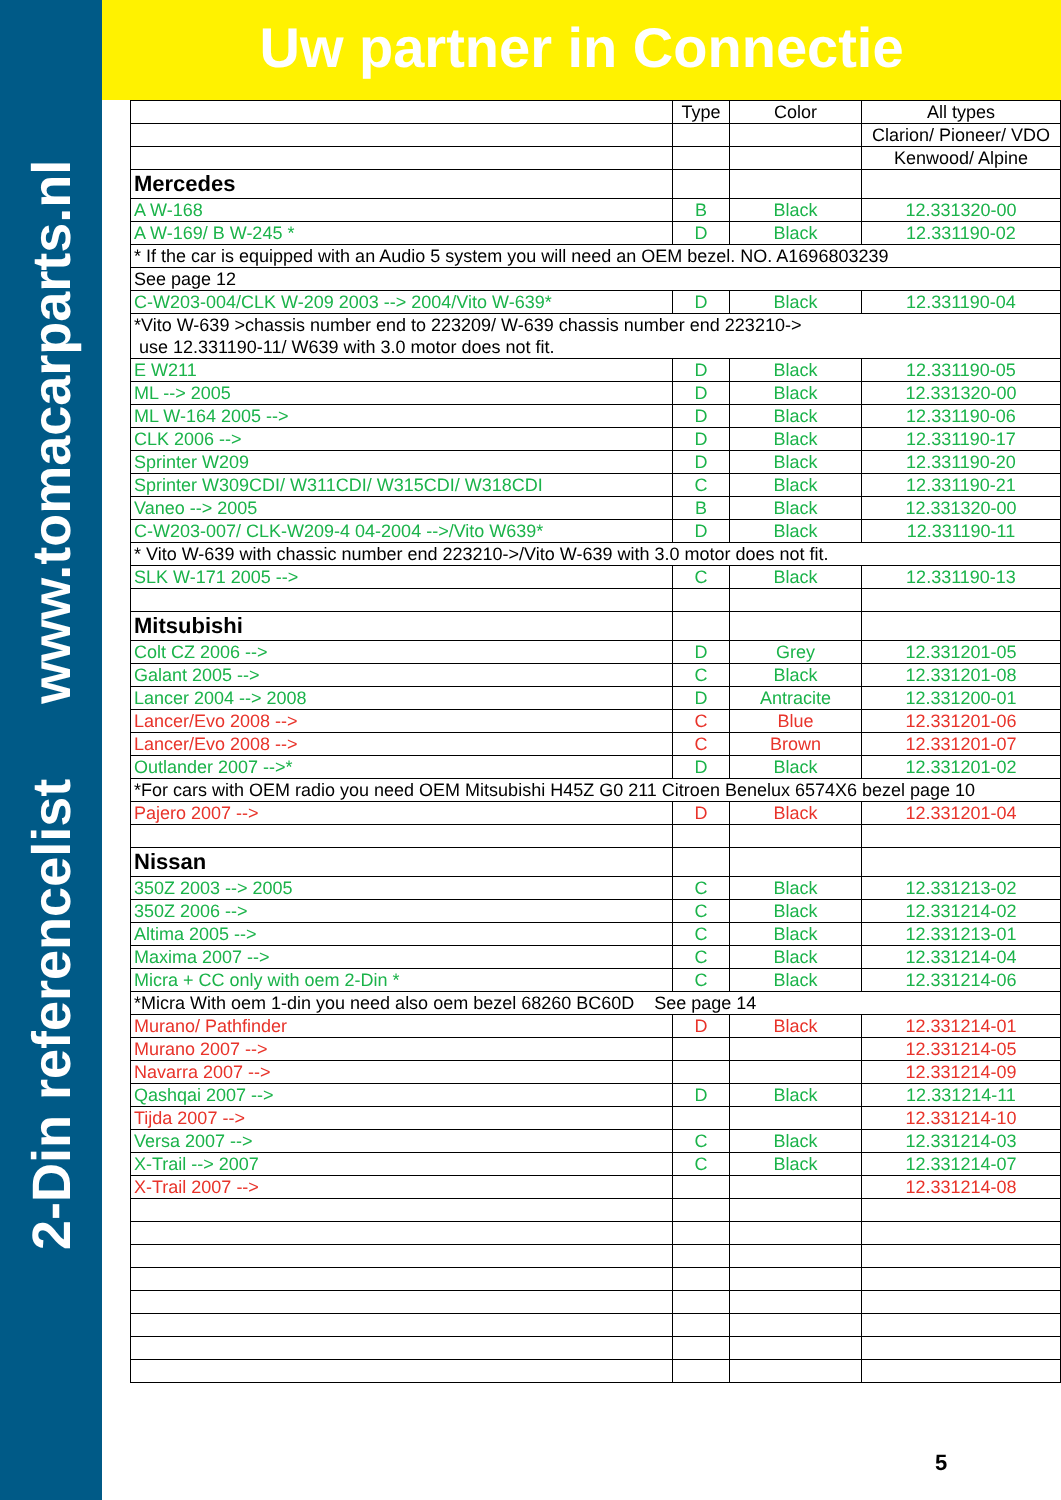2-Din referencelist www.tomacarparts.nl
Uw partner in Connectie
| | Type | Color | All types |
| | | | Clarion/ Pioneer/ VDO |
| | | | Kenwood/ Alpine |
| Mercedes | | | |
| A W-168 | B | Black | 12.331320-00 |
| A W-169/ B W-245 * | D | Black | 12.331190-02 |
| * If the car is equipped with an Audio 5 system you will need an OEM bezel. NO. A1696803239 | | | |
| See page 12 | | | |
| C-W203-004/CLK W-209 2003 --> 2004/Vito W-639* | D | Black | 12.331190-04 |
| *Vito W-639 >chassis number end to 223209/ W-639 chassis number end 223210-> use 12.331190-11/ W639 with 3.0 motor does not fit. | | | |
| E W211 | D | Black | 12.331190-05 |
| ML --> 2005 | D | Black | 12.331320-00 |
| ML W-164 2005 --> | D | Black | 12.331190-06 |
| CLK 2006 --> | D | Black | 12.331190-17 |
| Sprinter W209 | D | Black | 12.331190-20 |
| Sprinter W309CDI/ W311CDI/ W315CDI/ W318CDI | C | Black | 12.331190-21 |
| Vaneo --> 2005 | B | Black | 12.331320-00 |
| C-W203-007/ CLK-W209-4 04-2004 -->/Vito W639* | D | Black | 12.331190-11 |
| * Vito W-639 with chassic number end 223210->/Vito W-639 with 3.0 motor does not fit. | | | |
| SLK W-171 2005 --> | C | Black | 12.331190-13 |
| Mitsubishi | | | |
| Colt CZ 2006 --> | D | Grey | 12.331201-05 |
| Galant 2005 --> | C | Black | 12.331201-08 |
| Lancer 2004 --> 2008 | D | Antracite | 12.331200-01 |
| Lancer/Evo 2008 --> | C | Blue | 12.331201-06 |
| Lancer/Evo 2008 --> | C | Brown | 12.331201-07 |
| Outlander 2007 -->* | D | Black | 12.331201-02 |
| *For cars with OEM radio you need OEM Mitsubishi H45Z G0 211 Citroen Benelux 6574X6 bezel page 10 | | | |
| Pajero 2007 --> | D | Black | 12.331201-04 |
| Nissan | | | |
| 350Z 2003 --> 2005 | C | Black | 12.331213-02 |
| 350Z 2006 --> | C | Black | 12.331214-02 |
| Altima 2005 --> | C | Black | 12.331213-01 |
| Maxima 2007 --> | C | Black | 12.331214-04 |
| Micra + CC only with oem 2-Din * | C | Black | 12.331214-06 |
| *Micra With oem 1-din you need also oem bezel 68260 BC60D See page 14 | | | |
| Murano/ Pathfinder | D | Black | 12.331214-01 |
| Murano 2007 --> | | | 12.331214-05 |
| Navarra 2007 --> | | | 12.331214-09 |
| Qashqai 2007 --> | D | Black | 12.331214-11 |
| Tijda 2007 --> | | | 12.331214-10 |
| Versa 2007 --> | C | Black | 12.331214-03 |
| X-Trail --> 2007 | C | Black | 12.331214-07 |
| X-Trail 2007 --> | | | 12.331214-08 |
5